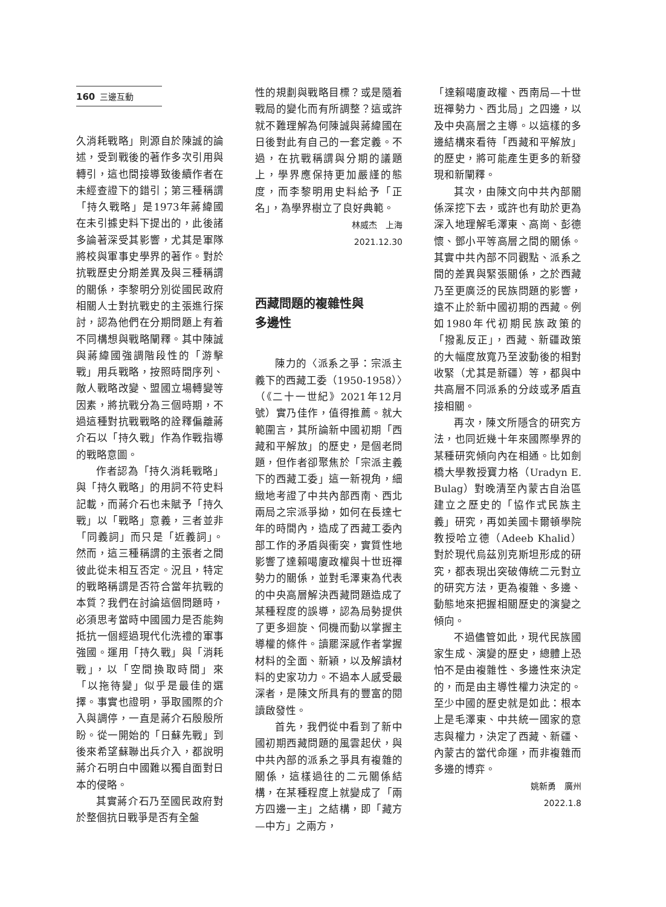160 三邊互動
久消耗戰略」則源自於陳誠的論述，受到戰後的著作多次引用與轉引，這也間接導致後續作者在未經查證下的錯引；第三種稱謂「持久戰略」是1973年蔣緯國在未引據史料下提出的，此後諸多論著深受其影響，尤其是軍隊將校與軍事史學界的著作。對於抗戰歷史分期差異及與三種稱謂的關係，李黎明分別從國民政府相關人士對抗戰史的主張進行探討，認為他們在分期問題上有着不同構想與戰略闡釋。其中陳誠與蔣緯國強調階段性的「游擊戰」用兵戰略，按照時間序列、敵人戰略改變、盟國立場轉變等因素，將抗戰分為三個時期，不過這種對抗戰戰略的詮釋偏離蔣介石以「持久戰」作為作戰指導的戰略意圖。
作者認為「持久消耗戰略」與「持久戰略」的用詞不符史料記載，而蔣介石也未賦予「持久戰」以「戰略」意義，三者並非「同義詞」而只是「近義詞」。然而，這三種稱謂的主張者之間彼此從未相互否定。況且，特定的戰略稱謂是否符合當年抗戰的本質？我們在討論這個問題時，必須思考當時中國國力是否能夠抵抗一個經過現代化洗禮的軍事強國。運用「持久戰」與「消耗戰」，以「空間換取時間」來「以拖待變」似乎是最佳的選擇。事實也證明，爭取國際的介入與調停，一直是蔣介石殷殷所盼。從一開始的「日蘇先戰」到後來希望蘇聯出兵介入，都說明蔣介石明白中國難以獨自面對日本的侵略。
其實蔣介石乃至國民政府對於整個抗日戰爭是否有全盤
性的規劃與戰略目標？或是隨着戰局的變化而有所調整？這或許就不難理解為何陳誠與蔣緯國在日後對此有自己的一套定義。不過，在抗戰稱謂與分期的議題上，學界應保持更加嚴謹的態度，而李黎明用史料給予「正名」，為學界樹立了良好典範。
林威杰　上海
2021.12.30
西藏問題的複雜性與
多邊性
陳力的〈派系之爭：宗派主義下的西藏工委（1950-1958）〉（《二十一世紀》2021年12月號）實乃佳作，值得推薦。就大範圍言，其所論新中國初期「西藏和平解放」的歷史，是個老問題，但作者卻聚焦於「宗派主義下的西藏工委」這一新視角，細緻地考證了中共內部西南、西北兩局之宗派爭拗，如何在長達七年的時間內，造成了西藏工委內部工作的矛盾與衝突，實質性地影響了達賴噶廈政權與十世班禪勢力的關係，並對毛澤東為代表的中央高層解決西藏問題造成了某種程度的誤導，認為局勢提供了更多迴旋、伺機而動以掌握主導權的條件。讀罷深感作者掌握材料的全面、新穎，以及解讀材料的史家功力。不過本人感受最深者，是陳文所具有的豐富的閱讀啟發性。
首先，我們從中看到了新中國初期西藏問題的風雲起伏，與中共內部的派系之爭具有複雜的關係，這樣過往的二元關係結構，在某種程度上就變成了「兩方四邊一主」之結構，即「藏方—中方」之兩方，
「達賴噶廈政權、西南局—十世班禪勢力、西北局」之四邊，以及中央高層之主導。以這樣的多邊結構來看待「西藏和平解放」的歷史，將可能產生更多的新發現和新闡釋。
其次，由陳文向中共內部關係深挖下去，或許也有助於更為深入地理解毛澤東、高崗、彭德懷、鄧小平等高層之間的關係。其實中共內部不同觀點、派系之間的差異與緊張關係，之於西藏乃至更廣泛的民族問題的影響，遠不止於新中國初期的西藏。例如1980年代初期民族政策的「撥亂反正」，西藏、新疆政策的大幅度放寬乃至波動後的相對收緊（尤其是新疆）等，都與中共高層不同派系的分歧或矛盾直接相關。
再次，陳文所隱含的研究方法，也同近幾十年來國際學界的某種研究傾向內在相通。比如劍橋大學教授寶力格（Uradyn E. Bulag）對晚清至內蒙古自治區建立之歷史的「協作式民族主義」研究，再如美國卡爾頓學院教授哈立德（Adeeb Khalid）對於現代烏茲別克斯坦形成的研究，都表現出突破傳統二元對立的研究方法，更為複雜、多邊、動態地來把握相關歷史的演變之傾向。
不過儘管如此，現代民族國家生成、演變的歷史，總體上恐怕不是由複雜性、多邊性來決定的，而是由主導性權力決定的。至少中國的歷史就是如此：根本上是毛澤東、中共統一國家的意志與權力，決定了西藏、新疆、內蒙古的當代命運，而非複雜而多邊的博弈。
姚新勇　廣州
2022.1.8